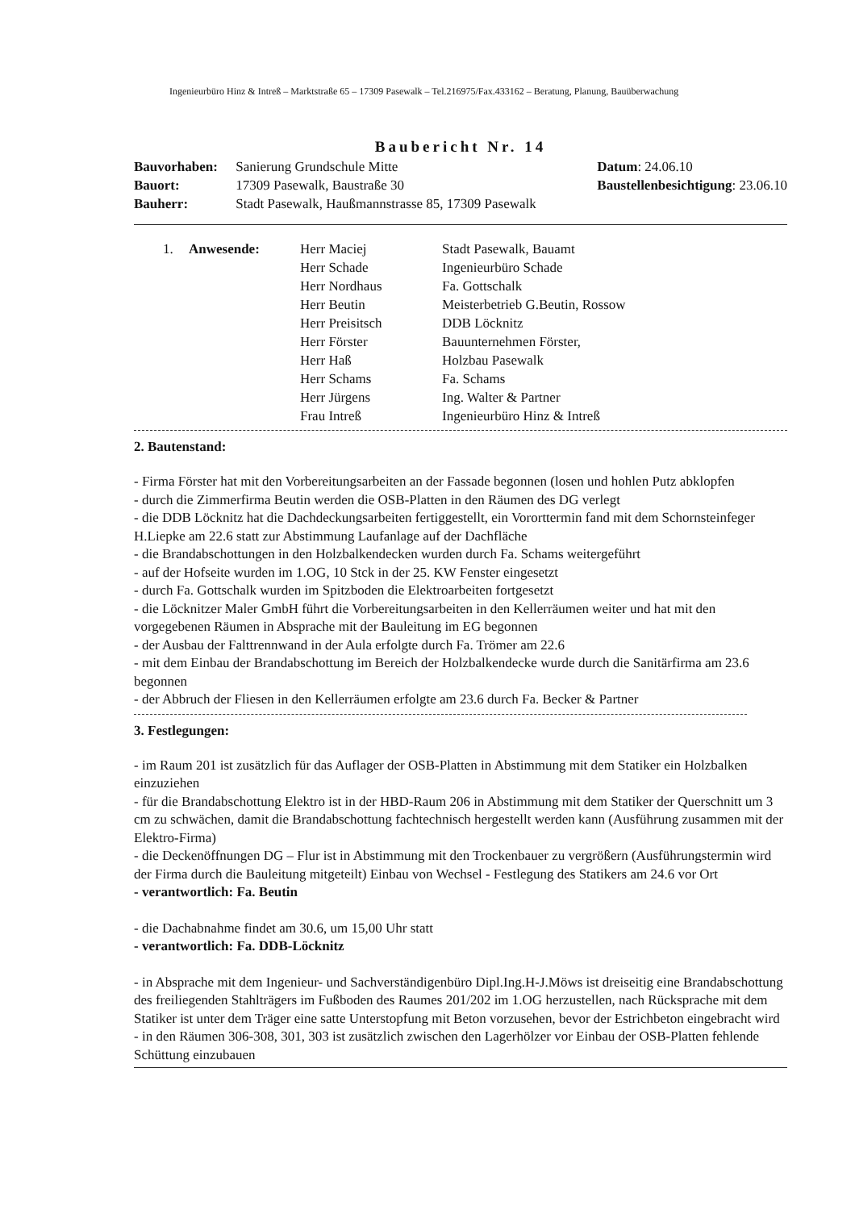Ingenieurbüro Hinz & Intreß – Marktstraße 65 – 17309 Pasewalk – Tel.216975/Fax.433162 – Beratung, Planung, Bauüberwachung
Baubericht Nr. 14
Bauvorhaben: Sanierung Grundschule Mitte
Bauort: 17309 Pasewalk, Baustraße 30
Bauherr: Stadt Pasewalk, Haußmannstrasse 85, 17309 Pasewalk
Datum: 24.06.10
Baustellenbesichtigung: 23.06.10
| 1. | Anwesende: | Herr Maciej | Stadt Pasewalk, Bauamt |
| | | Herr Schade | Ingenieurbüro Schade |
| | | Herr Nordhaus | Fa. Gottschalk |
| | | Herr Beutin | Meisterbetrieb G.Beutin, Rossow |
| | | Herr Preisitsch | DDB Löcknitz |
| | | Herr Förster | Bauunternehmen Förster, |
| | | Herr Haß | Holzbau Pasewalk |
| | | Herr Schams | Fa. Schams |
| | | Herr Jürgens | Ing. Walter & Partner |
| | | Frau Intreß | Ingenieurbüro Hinz & Intreß |
2. Bautenstand:
- Firma Förster hat mit den Vorbereitungsarbeiten an der Fassade begonnen (losen und hohlen Putz abklopfen
- durch die Zimmerfirma Beutin werden die OSB-Platten in den Räumen des DG verlegt
- die DDB Löcknitz hat die Dachdeckungsarbeiten fertiggestellt, ein Vororttermin fand mit dem Schornsteinfeger H.Liepke am 22.6 statt zur Abstimmung Laufanlage auf der Dachfläche
- die Brandabschottungen in den Holzbalkendecken wurden durch Fa. Schams weitergeführt
- auf der Hofseite wurden im 1.OG, 10 Stck in der 25. KW Fenster eingesetzt
- durch Fa. Gottschalk wurden im Spitzboden die Elektroarbeiten fortgesetzt
- die Löcknitzer Maler GmbH führt die Vorbereitungsarbeiten in den Kellerräumen weiter und hat mit den vorgegebenen Räumen in Absprache mit der Bauleitung im EG begonnen
- der Ausbau der Falttrennwand in der Aula erfolgte durch Fa. Trömer am 22.6
- mit dem Einbau der Brandabschottung im Bereich der Holzbalkendecke wurde durch die Sanitärfirma am 23.6 begonnen
- der Abbruch der Fliesen in den Kellerräumen erfolgte am 23.6 durch Fa. Becker & Partner
3. Festlegungen:
- im Raum 201 ist zusätzlich für das Auflager der OSB-Platten in Abstimmung mit dem Statiker ein Holzbalken einzuziehen
- für die Brandabschottung Elektro ist in der HBD-Raum 206 in Abstimmung mit dem Statiker der Querschnitt um 3 cm zu schwächen, damit die Brandabschottung fachtechnisch hergestellt werden kann (Ausführung zusammen mit der Elektro-Firma)
- die Deckenöffnungen DG – Flur ist in Abstimmung mit den Trockenbauer zu vergrößern (Ausführungstermin wird der Firma durch die Bauleitung mitgeteilt) Einbau von Wechsel - Festlegung des Statikers am 24.6 vor Ort
- verantwortlich: Fa. Beutin
- die Dachabnahme findet am 30.6, um 15,00 Uhr statt
- verantwortlich: Fa. DDB-Löcknitz
- in Absprache mit dem Ingenieur- und Sachverständigenbüro Dipl.Ing.H-J.Möws ist dreiseitig eine Brandabschottung des freiliegenden Stahlträgers im Fußboden des Raumes 201/202 im 1.OG herzustellen, nach Rücksprache mit dem Statiker ist unter dem Träger eine satte Unterstopfung mit Beton vorzusehen, bevor der Estrichbeton eingebracht wird
- in den Räumen 306-308, 301, 303 ist zusätzlich zwischen den Lagerhölzer vor Einbau der OSB-Platten fehlende Schüttung einzubauen